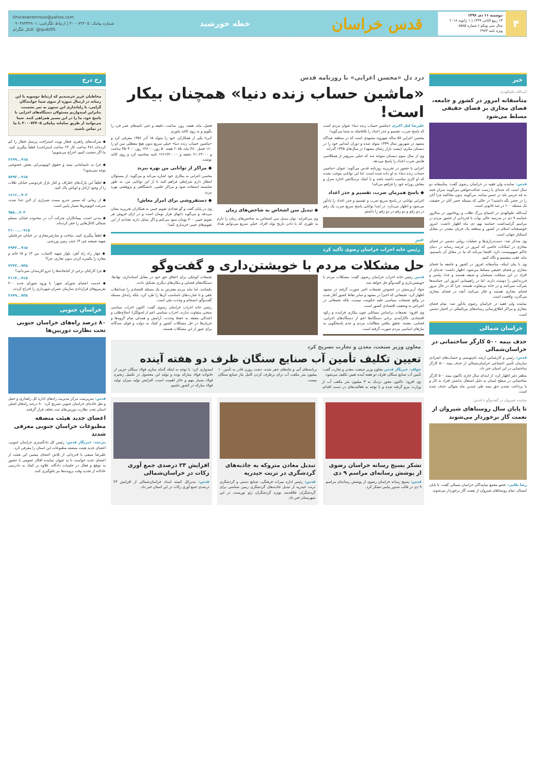۴
دوشنبه ۱۱ دی ۱۳۹۶
۱۳ ربیع الثانی ۱۴۳۹ | ۱ ژانویه ۲۰۱۸
سال سی ویکم | شماره ۸۵۸۵
ویژه نامه ۲۹۷۳
قدس خراسان
خطه خورشید
khorasanemrooz@yahoo.com
شماره پیامک: ۳۰۰۰۷۲۳۰۵ | ارتباط تلگرامی: ۰۹۰۳۸۳۴۳۸۰۱
کانال تلگرام: @quds95
خبر
آیت‌الله علم‌الهدی:
متأسفانه امروز در کشور و جامعه، فضای مجازی بر فضای حقیقی مسلط می‌شود
قدس: نماینده ولی فقیه در خراسان رضوی گفت: متأسفانه دو سال است که عده‌ای با ژست عدالت‌خواهی می‌گویند سران فتنه به چه جرمی باید در حبس بمانند، می‌گویند بدون محاکمه چرا آنان را در حصر نگه داشتید؟ در حالی که مسئله حصر آنان در حقیقت یک مسئله ۱۰۰ در صد قانونی است.
آیت‌الله علم‌الهدی در اجتماع بزرگ طلاب و روحانیون در سالروز حماسه ۹ دی در مدرسه عالی نواب با قدردانی از حضور مردم در مراسم گرامیداشت حماسه نهم دی ماه اظهار داشت: امروز خوشبختانه اسلام در کشور و منطقه یک جریان مقتدر در مقابل استکبار جهانی است.
وی متذکر شد: دست‌درازی‌ها و عملیات روانی دشمن در فضای مجازی در امکانات خاصی که امروز در عرصه رسانه در دنیای حاکم صهیونیست دارد، اقتضا می‌کند که ما در مقابل آن بایستیم، نباید عقب بنشینیم و نگاه کنیم.
وی با بیان اینکه، متأسفانه امروز در کشور و جامعه ما فضای مجازی بر فضای حقیقی مسلط می‌شود، اظهار داشت: عده‌ای از افراد در این مملکت مسلمان و شیعه هستند و خدا، پیامبر و فرزندانش را دوست دارند، اما در راهپیمایی امروز این حماسه‌ها شرکت نمی‌کنند و در خانه بی‌تفاوت هستند، چرا که در حال مرور فضای مجازی هستند و فکر می‌کنند آنچه در فضای مجازی می‌گذرد، واقعیت است.
نماینده ولی فقیه در خراسان رضوی یادآور شد: تمام فضای مجازی و مراکز اطلاع‌رسانی رسانه‌های بین‌المللی در اختیار دشمن است.
خراسان شمالی
حذف بیمه ۵۰۰ کارگر ساختمانی در خراسان‌شمالی
قدس: رئیس و کارشناس ارشد نام‌نویسی و حساب‌های انفرادی سازمان تأمین اجتماعی خراسان‌شمالی از حذف بیمه ۵۰۰ کارگر ساختمانی در این استان خبر داد.
مظفر دلیر اظهار کرد: از ابتدای سال جاری تاکنون بیمه ۵۰۰ کارگر ساختمانی در سطح استان به دلیل اشتغال نداشتن افراد به کار و یا پرداخت نشدن حق بیمه طی چندین ماه متوالی حذف شده است.
نماینده شیروان در گفت‌وگو با قدس:
تا پایان سال روستاهای شیروان از نعمت گاز برخوردار می‌شوند
رضا طلبی: عضو مجمع نمایندگان خراسان شمالی گفت: تا پایان امسال، تمام روستاهای شیروان از نعمت گاز برخوردار می‌شوند.
درد دل «محسن اعرابی» با روزنامه قدس
«ماشین حساب زنده دنیا» همچنان بیکار است!
علیرضا لعل اکبری «ماشین حساب زنده دنیا» عنوان مردی است که پاسخ ضرب، تقسیم و جذر اعداد را بلافاصله به شما می‌گوید!
محسن اعرابی ۵۷ ساله شهروند مشهدی است که در منطقه عیدگاه مشهد در شهریور سال ۱۳۳۹ متولد شده و دوران ابتدایی خود را در دبستان مکرم، (پشت بازار رضای مشهد) در سال‌های ۱۳۴۵ گذراند.
وی از سال سوم دبستان متوجه شد که خیلی سریع‌تر از همکلاسی هایش ضرب اعداد را پاسخ می‌دهد.
اعرابی با حضور در تحریریه روزنامه قدس می‌گوید: عنوان «ماشین حساب زنده دنیا» به او داده شده است، اما این توانایی موجب نشده که او کاری مناسب داشته باشد و با کمک نزدیکانش اجاره منزل و معاش روزانه خود را فراهم می‌کند!
◆ پاسخ همزمان ضرب، تقسیم و جذر اعداد
اعرابی توانایی در پاسخ سریع ضرب و تقسیم و جذر اعداد را یادآور می‌شود و اظهار می‌دارد: در ابتدا توانایی پاسخ سریع ضرب یک رقم در دو رقم و دو رقم در دو رقم را داشتم.
◆ تبدیل سن اشخاص به شاخص‌های زمان
وی می‌افزاید: توان تبدیل سن اشخاص به شاخص‌های زمان را دارم به طوری که با دادن تاریخ تولد افراد، خیلی سریع می‌توانم تعداد فصل، ماه، هفته، روز، ساعت، دقیقه و حتی ثانیه‌های عمر فرد را بگویم و به روی کاغذ بیاورم.
کـردا یکی از همکاران، خود را متولد ۱۵ آذر ۱۳۵۶ معرفی کرد و «ماشین حساب زنده دنیا» خیلی سریع بدون هیچ معطلی سن او را ۱۶۰ فصل ۴۸۰ ماه، ۲۰۸۵ هفته ۵۰ روز، ۱۴۶۰۰ روز، ۳۵۰۴۰۰ ساعت و ۲۱۰۲۴۰۰۰ دقیقه و ۱۲۶۱۴۴۰۰۰۰ ثانیه محاسبه کرد و روی کاغذ نوشت.
◆ مراکز از توانایی من بهره ببرند
محسن اعرابی به بیکاری خود اشاره می‌کند و می‌گوید: از مسئولان انتظار دارم شرایطی فراهم کنند تا از این توانایی من، به طور شایسته استفاده شود و مراکز علمی، دانشگاهی و پژوهشی بهره ببرند.
◆ دستفروشی برای امرار معاش!
وی در پایان گفت و گو تعدادی تقویم جیبی به همکاران تحریریه نشان می‌دهد و می‌گوید دانهای هزار تومان است و در ازای فروش هر تقویم جیبی ۳۰۰ تومان سود می‌کنم و اگر تمایل دارید تعدادی از این تقویم‌های جیبی خریداری کنید!
خبر
رئیس خانه احزاب خراسان رضوی تأکید کرد
حل مشکلات مردم با خویشتن‌داری و گفت‌وگو
قدس رئیس خانه احزاب خراسان رضوی گفت: مشکلات مردم با خویشتن‌داری و گفت‌وگو حل خواهد شد.
جواد آرین‌منش در خصوص تجمعات اخیر صورت گرفته در مشهد اظهار کرد: تجمعاتی که اخیراً در مشهد و سایر نقاط کشور آغاز شده در واقع تجمعات سیاسی علیه حکومت نیست، بلکه تجمعاتی در اعتراض به وضعیت اقتصادی کشور است.
وی افزود: تجمعات براساس مسائلی چون بیکاری فزاینده و رکود اقتصادی، ناکارآمدی برخی دستگاه‌ها اعم از دستگاه‌های اجرایی، قضایی، مقننه، تحقق نیافتن مطالبات مردم و عدم پاسخگویی به نیازهای اساسی مردم صورت گرفته است.
تجمعات کوچکی برای احقاق حق خود در مقابل استانداری، نهادها، دستگاه‌های قضایی و مکان‌های دیگری تشکیل دادند.
بکشانند، اما نباید مردم معترض به یک مسئله اقتصادی را ضدانقلاب تلقی و با عبارت‌های نامناسب آن‌ها را طرد کرد، بلکه راه‌حل مسئله گفت‌وگو، انسجام و وحدت ملی است.
رئیس خانه احزاب خراسان رضوی گفت: اکنون احزاب سیاسی سخنی متفاوت ندارند، احزاب سیاسی اعم از اصولگرا، اصلاح‌طلب و اعتدالی معتقد به حفظ وحدت، آرامش و همدلی تمام گروه‌ها و جریان‌ها در حل مشکلات کشور و کمک به دولت و قوای سه‌گانه برای عبور از این مشکلات هستند.
معاون وزیر صنعت، معدن و تجارت تصریح کرد
تعیین تکلیف تأمین آب صنایع سنگان ظرف دو هفته آینده
خواف- خبرنگار قدس معاون وزیر صنعت، معدن و تجارت گفت: تأمین آب صنایع سنگان ظرف دو هفته آینده تعیین تکلیف می‌شود.
وی افزود: تاکنون مجوز نزدیک به ۳ میلیون متر مکعب آب از وزارت نیرو گرفته شده و با توجه به فعالیت‌های در دست اقدام، برنامه‌های آتی و چاه‌های حفر شده، دشت زوزن قادر به تأمین ۱۰ میلیون متر مکعب آب برای برطرف کردن کامل نیاز صنایع سنگان نیست.
امیدواری کرد: با توجه به اینکه گندله سازی فولاد سنگان جزیی از خانواده فولاد مبارکه بوده و تولید این محصول در تکمیل زنجیره فولاد بسیار مهم و حائز اهمیت است، افزایش تولید میزان تولید فولاد مبارکه در کشور باشیم.
تشکر بسیج رسانه خراسان رضوی از پوشش رسانه‌ای مراسم ۹ دی
قدس: بسیج رسانه خراسان رضوی از پوشش رسانه‌ای مراسم ۹ دی در قالب صدور پیامی تشکر کرد.
تبدیل معادن متروکه به جاذبه‌های گردشگری در تربت حیدریه
قدس: رئیس اداره میراث فرهنگی، صنایع دستی و گردشگری تربت حیدریه از تبدیل جاذبه‌های گردشگری زمین شناسی برای گردشگران علاقه‌مند بویژه گردشگران ژئو توریست در این شهرستان خبر داد.
افزایش ۲۳ درصدی جمع آوری زکات در خراسان‌شمالی
قدس: مدیرکل کمیته امداد خراسان‌شمالی از افزایش ۲۳ درصدی جمع آوری زکات در این استان خبر داد.
رخ درخ
مخاطبان عزیز خرسندیم که ارتباط دوسویه با این رسانه در ارسال سوژه از سوی شما خوانندگان گرامی، با راه‌اندازی این ستون به ثمر نشست، بنابراین امیدواریم مسئولان دستگاه‌های اجرایی با پاسخ خود، ما را در این مسیر همراهی کنند. شما می‌توانید از طریق سامانه پیامکی ۳۰۰۰۷۲۳۰۵ با ما در تماس باشید.
◆ شرکت‌های راهبری قطار نوبت استراحت پرسنل قطار را کم کرده‌اند (۴۸ ساعت کار ۲۴ ساعت استراحت) لطفاً پیگیری کنید. ما اگر صحبت کنیم، اخراج می‌شویم!
۹۱۵...۲۶۹۹
◆ چرا به نابسامانی بیمه و حقوق اتوبوسرانی بخش خصوصی توجه نمی‌شود؟
۹۱۵...۸۷۹۲
◆ لطفاً این پارک‌های اطراف و کنار بازار فردوسی خیابان طلاب را از وجود اراذل و اوباش پاک کنید.
۹۰۲...۱۶۱۶
◆ از زمانی که مسیر تندرو سمت شیرازی از لاین جدا شده، سرعت اتوبوس‌ها بسیار پایین است.
۹۰۳...۹۵۸
◆ مدتی است، پیمانکاران شرکت آب در محدوده خیابان مسلم شمالی کانال‌هایی را حفر کرده‌اند.
۰۹۱۵...۲۱۰۰
◆ لطفاً پیگیری کنید، ساخت و سازغیرمجازی در خیابان حرعاملی شهید شیشه چی ۱۳ جنب زمین ورزشی.
۹۱۵...۴۹۴۳
◆ چهار راه راه آهن، بلوار شهید کامیاب، بین ۱۳ و ۱۵ خانه و مغازه را یکسره کردن بدون تجاری، چرا؟
۹۳۵...۳۲۳۳
◆ چرا کارکنان برخی از کتابخانه‌ها را جزو کارمندان نمی‌دانید؟
۹۱۵...۴۱۱۳
◆ خدمت اعضای شورای شهر! با ورود شورای جدید ۴۰۰ نفرنیروهای قراردادی سازمان عمران شهرداری را اخراج کردند.
۹۳۵...۲۶۷۹
خراسان جنوبی
۸۰ درصد راه‌های خراسان جنوبی تحت نظارت دوربین‌ها
قدس: سرپرست مرکز مدیریت راه‌های اداره کل راهداری و حمل و نقل جاده‌ای خراسان جنوبی تصریح کرد: ۸۰ درصد راه‌های اصلی استان تحت نظارت دوربین‌های ثبت تخلف قرار گرفتند.
اعضای جدید هیئت منصفه مطبوعات خراسان جنوبی معرفی شدند
بیرجند- خبرنگار قدس: رئیس کل دادگستری خراسان جنوبی، اعضای جدید هیئت منصفه مطبوعات این استان را معرفی کرد.
علیرضا سیفی با قدردانی از تلاش اعضای پیشین این هیئت از اعضای جدید خواست تا به عنوان نماینده افکار عمومی با حضور به موقع و فعال در جلسات دادگاه، علاوه بر کمک به دادرسی عادلانه از تجدید وقت پرونده‌ها نیز جلوگیری کنند.